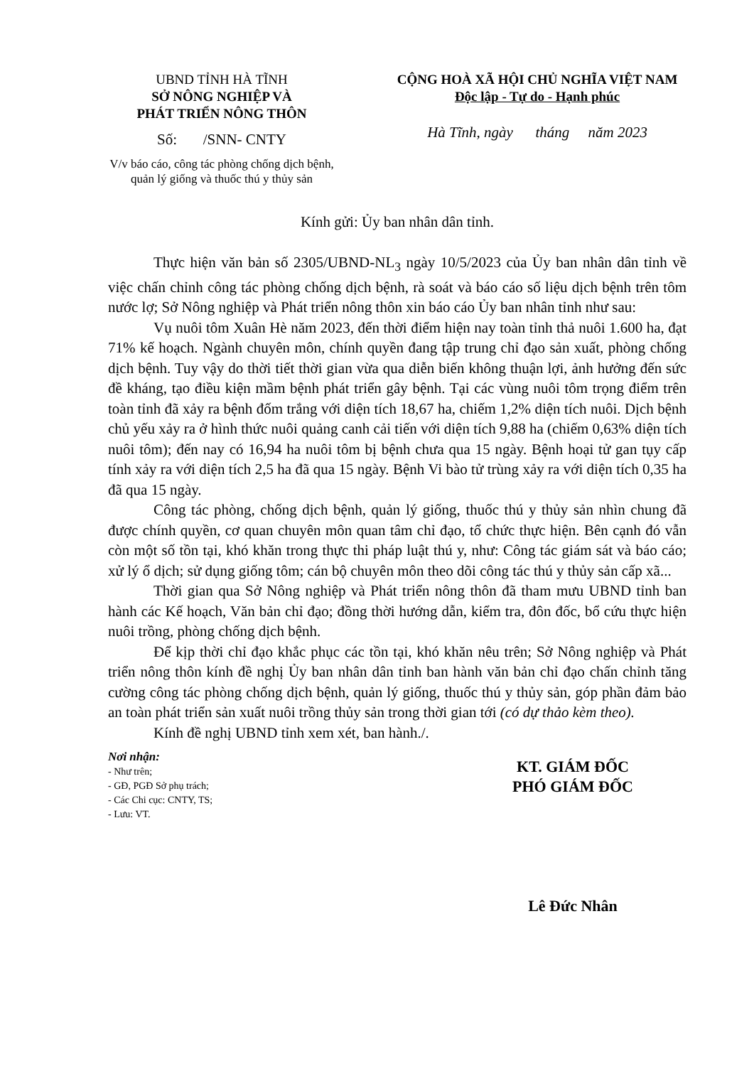UBND TỈNH HÀ TĨNH
SỞ NÔNG NGHIỆP VÀ
PHÁT TRIỂN NÔNG THÔN
Số: /SNN- CNTY
V/v báo cáo, công tác phòng chống dịch bệnh,
quản lý giống và thuốc thú y thủy sản
CỘNG HOÀ XÃ HỘI CHỦ NGHĨA VIỆT NAM
Độc lập - Tự do - Hạnh phúc
Hà Tĩnh, ngày tháng năm 2023
Kính gửi: Ủy ban nhân dân tỉnh.
Thực hiện văn bản số 2305/UBND-NL<sub>3</sub> ngày 10/5/2023 của Ủy ban nhân dân tỉnh về việc chấn chỉnh công tác phòng chống dịch bệnh, rà soát và báo cáo số liệu dịch bệnh trên tôm nước lợ; Sở Nông nghiệp và Phát triển nông thôn xin báo cáo Ủy ban nhân tỉnh như sau:
Vụ nuôi tôm Xuân Hè năm 2023, đến thời điểm hiện nay toàn tỉnh thả nuôi 1.600 ha, đạt 71% kế hoạch. Ngành chuyên môn, chính quyền đang tập trung chỉ đạo sản xuất, phòng chống dịch bệnh. Tuy vậy do thời tiết thời gian vừa qua diễn biến không thuận lợi, ảnh hưởng đến sức đề kháng, tạo điều kiện mầm bệnh phát triển gây bệnh. Tại các vùng nuôi tôm trọng điểm trên toàn tỉnh đã xảy ra bệnh đốm trắng với diện tích 18,67 ha, chiếm 1,2% diện tích nuôi. Dịch bệnh chủ yếu xảy ra ở hình thức nuôi quảng canh cải tiến với diện tích 9,88 ha (chiếm 0,63% diện tích nuôi tôm); đến nay có 16,94 ha nuôi tôm bị bệnh chưa qua 15 ngày. Bệnh hoại tử gan tụy cấp tính xảy ra với diện tích 2,5 ha đã qua 15 ngày. Bệnh Vi bào tử trùng xảy ra với diện tích 0,35 ha đã qua 15 ngày.
Công tác phòng, chống dịch bệnh, quản lý giống, thuốc thú y thủy sản nhìn chung đã được chính quyền, cơ quan chuyên môn quan tâm chỉ đạo, tổ chức thực hiện. Bên cạnh đó vẫn còn một số tồn tại, khó khăn trong thực thi pháp luật thú y, như: Công tác giám sát và báo cáo; xử lý ổ dịch; sử dụng giống tôm; cán bộ chuyên môn theo dõi công tác thú y thủy sản cấp xã...
Thời gian qua Sở Nông nghiệp và Phát triển nông thôn đã tham mưu UBND tỉnh ban hành các Kế hoạch, Văn bản chỉ đạo; đồng thời hướng dẫn, kiểm tra, đôn đốc, bổ cứu thực hiện nuôi trồng, phòng chống dịch bệnh.
Để kịp thời chỉ đạo khắc phục các tồn tại, khó khăn nêu trên; Sở Nông nghiệp và Phát triển nông thôn kính đề nghị Ủy ban nhân dân tỉnh ban hành văn bản chỉ đạo chấn chỉnh tăng cường công tác phòng chống dịch bệnh, quản lý giống, thuốc thú y thủy sản, góp phần đảm bảo an toàn phát triển sản xuất nuôi trồng thủy sản trong thời gian tới (có dự thảo kèm theo).
Kính đề nghị UBND tỉnh xem xét, ban hành./.
Nơi nhận:
- Như trên;
- GĐ, PGĐ Sở phụ trách;
- Các Chi cục: CNTY, TS;
- Lưu: VT.
KT. GIÁM ĐỐC
PHÓ GIÁM ĐỐC
Lê Đức Nhân